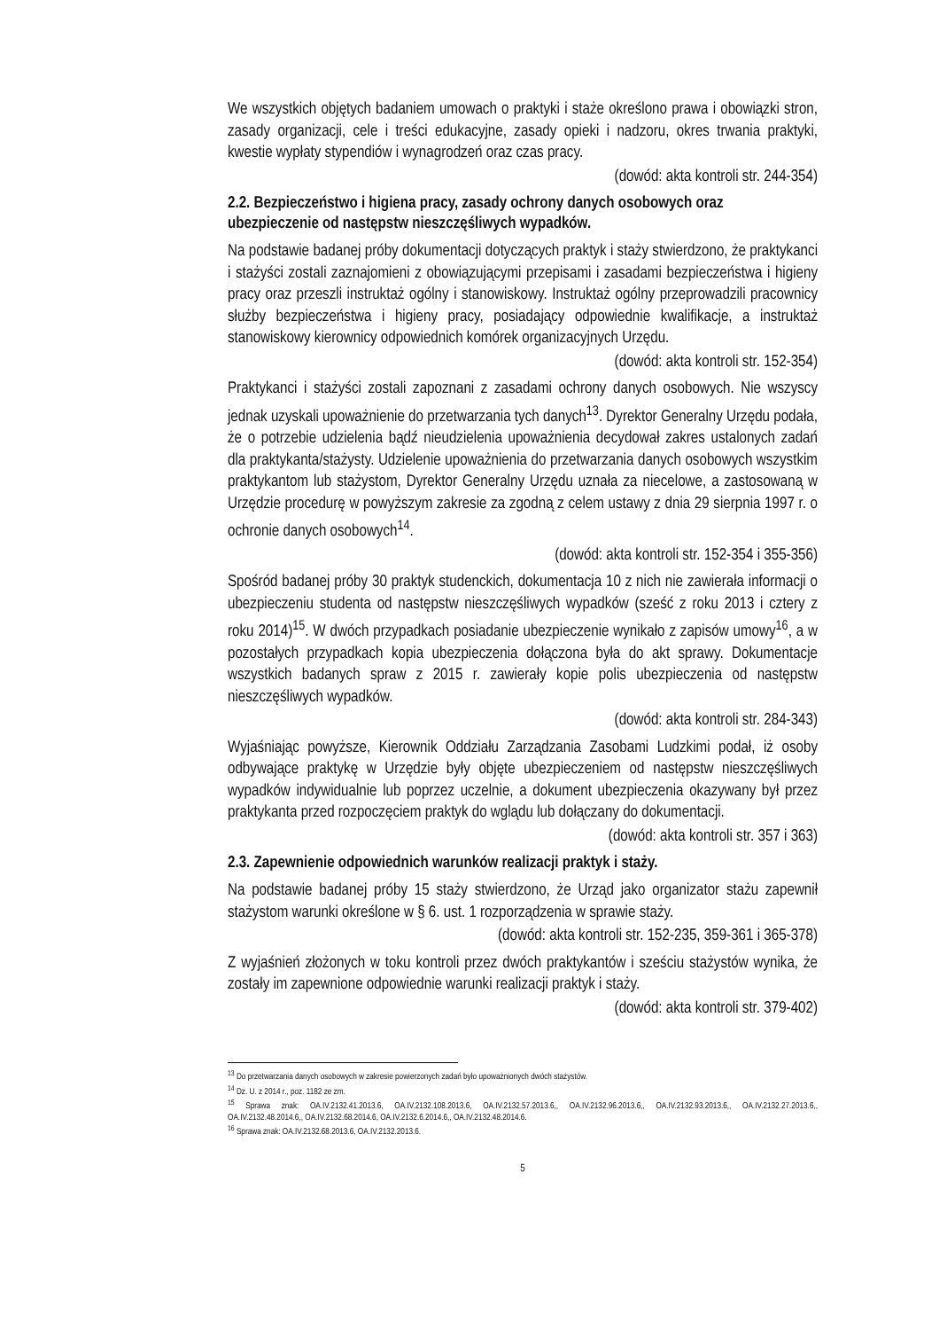We wszystkich objętych badaniem umowach o praktyki i staże określono prawa i obowiązki stron, zasady organizacji, cele i treści edukacyjne, zasady opieki i nadzoru, okres trwania praktyki, kwestie wypłaty stypendiów i wynagrodzeń oraz czas pracy.
(dowód: akta kontroli str. 244-354)
2.2. Bezpieczeństwo i higiena pracy, zasady ochrony danych osobowych oraz ubezpieczenie od następstw nieszczęśliwych wypadków.
Na podstawie badanej próby dokumentacji dotyczących praktyk i staży stwierdzono, że praktykanci i stażyści zostali zaznajomieni z obowiązującymi przepisami i zasadami bezpieczeństwa i higieny pracy oraz przeszli instruktaż ogólny i stanowiskowy. Instruktaż ogólny przeprowadzili pracownicy służby bezpieczeństwa i higieny pracy, posiadający odpowiednie kwalifikacje, a instruktaż stanowiskowy kierownicy odpowiednich komórek organizacyjnych Urzędu.
(dowód: akta kontroli str. 152-354)
Praktykanci i stażyści zostali zapoznani z zasadami ochrony danych osobowych. Nie wszyscy jednak uzyskali upoważnienie do przetwarzania tych danych<sup>13</sup>. Dyrektor Generalny Urzędu podała, że o potrzebie udzielenia bądź nieudzielenia upoważnienia decydował zakres ustalonych zadań dla praktykanta/stażysty. Udzielenie upoważnienia do przetwarzania danych osobowych wszystkim praktykantom lub stażystom, Dyrektor Generalny Urzędu uznała za niecelowe, a zastosowaną w Urzędzie procedurę w powyższym zakresie za zgodną z celem ustawy z dnia 29 sierpnia 1997 r. o ochronie danych osobowych<sup>14</sup>.
(dowód: akta kontroli str. 152-354 i 355-356)
Spośród badanej próby 30 praktyk studenckich, dokumentacja 10 z nich nie zawierała informacji o ubezpieczeniu studenta od następstw nieszczęśliwych wypadków (sześć z roku 2013 i cztery z roku 2014)<sup>15</sup>. W dwóch przypadkach posiadanie ubezpieczenie wynikało z zapisów umowy<sup>16</sup>, a w pozostałych przypadkach kopia ubezpieczenia dołączona była do akt sprawy. Dokumentacje wszystkich badanych spraw z 2015 r. zawierały kopie polis ubezpieczenia od następstw nieszczęśliwych wypadków.
(dowód: akta kontroli str. 284-343)
Wyjaśniając powyższe, Kierownik Oddziału Zarządzania Zasobami Ludzkimi podał, iż osoby odbywające praktykę w Urzędzie były objęte ubezpieczeniem od następstw nieszczęśliwych wypadków indywidualnie lub poprzez uczelnie, a dokument ubezpieczenia okazywany był przez praktykanta przed rozpoczęciem praktyk do wglądu lub dołączany do dokumentacji.
(dowód: akta kontroli str. 357 i 363)
2.3. Zapewnienie odpowiednich warunków realizacji praktyk i staży.
Na podstawie badanej próby 15 staży stwierdzono, że Urząd jako organizator stażu zapewnił stażystom warunki określone w § 6. ust. 1 rozporządzenia w sprawie staży.
(dowód: akta kontroli str. 152-235, 359-361 i 365-378)
Z wyjaśnień złożonych w toku kontroli przez dwóch praktykantów i sześciu stażystów wynika, że zostały im zapewnione odpowiednie warunki realizacji praktyk i staży.
(dowód: akta kontroli str. 379-402)
<sup>13</sup> Do przetwarzania danych osobowych w zakresie powierzonych zadań było upoważnionych dwóch stażystów.
<sup>14</sup> Dz. U. z 2014 r., poz. 1182 ze zm.
<sup>15</sup> Sprawa znak: OA.IV.2132.41.2013.6, OA.IV.2132.108.2013.6, OA.IV.2132.57.2013.6,, OA.IV.2132.96.2013.6,, OA.IV.2132.93.2013.6,, OA.IV.2132.27.2013.6,, OA.IV.2132.48.2014.6,, OA.IV.2132.68.2014.6, OA.IV.2132.6.2014.6,, OA.IV.2132.48.2014.6.
<sup>16</sup> Sprawa znak: OA.IV.2132.68.2013.6, OA.IV.2132.2013.6.
5